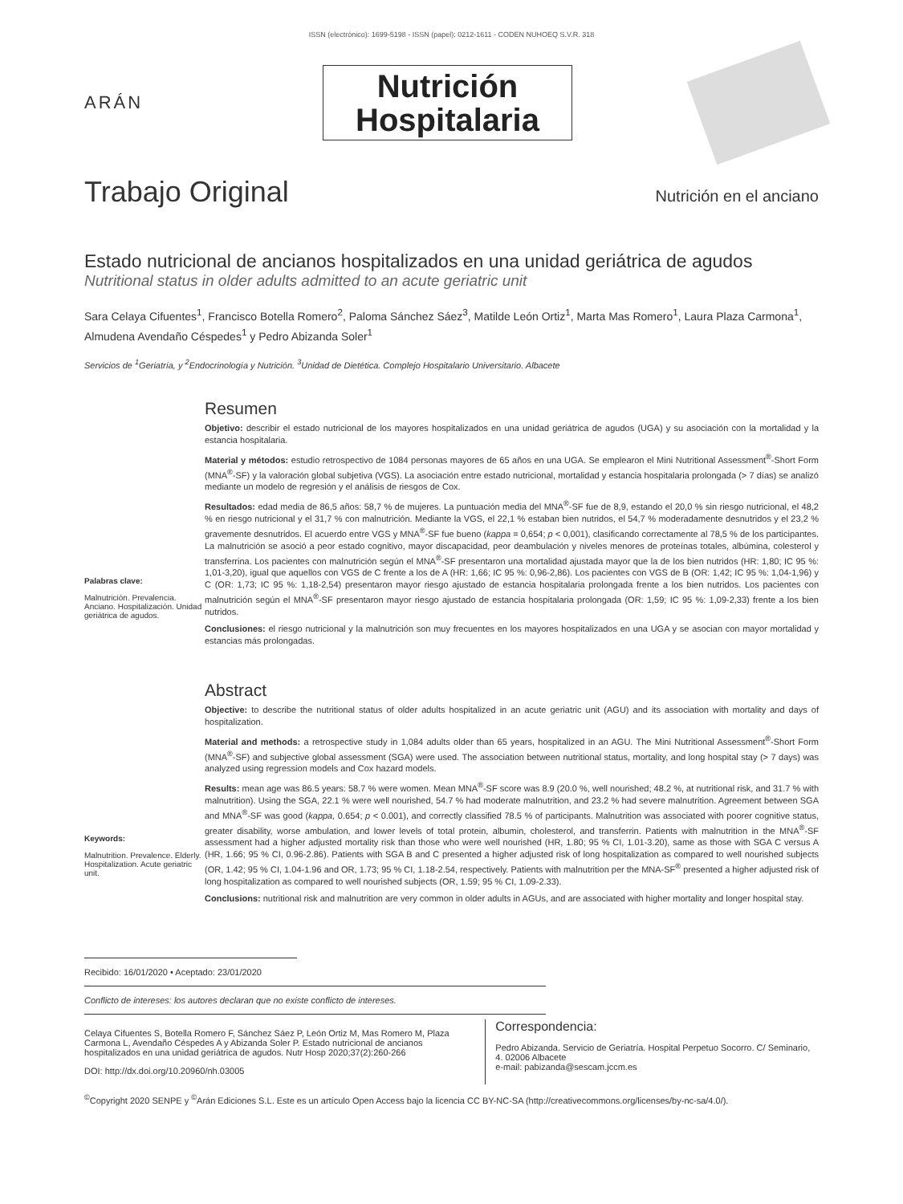ISSN (electrónico): 1699-5198 - ISSN (papel): 0212-1611 - CODEN NUHOEQ S.V.R. 318
ARÁN
Nutrición
Hospitalaria
Trabajo Original Nutrición en el anciano
Estado nutricional de ancianos hospitalizados en una unidad geriátrica de agudos
Nutritional status in older adults admitted to an acute geriatric unit
Sara Celaya Cifuentes<sup>1</sup>, Francisco Botella Romero<sup>2</sup>, Paloma Sánchez Sáez<sup>3</sup>, Matilde León Ortiz<sup>1</sup>, Marta Mas Romero<sup>1</sup>, Laura Plaza Carmona<sup>1</sup>, Almudena Avendaño Céspedes<sup>1</sup> y Pedro Abizanda Soler<sup>1</sup>
Servicios de <sup>1</sup>Geriatría, y <sup>2</sup>Endocrinología y Nutrición. <sup>3</sup>Unidad de Dietética. Complejo Hospitalario Universitario. Albacete
Palabras clave:
Malnutrición. Prevalencia. Anciano. Hospitalización. Unidad geriátrica de agudos.
Resumen
Objetivo: describir el estado nutricional de los mayores hospitalizados en una unidad geriátrica de agudos (UGA) y su asociación con la mortalidad y la estancia hospitalaria.
Material y métodos: estudio retrospectivo de 1084 personas mayores de 65 años en una UGA. Se emplearon el Mini Nutritional Assessment<sup>®</sup>-Short Form (MNA<sup>®</sup>-SF) y la valoración global subjetiva (VGS). La asociación entre estado nutricional, mortalidad y estancia hospitalaria prolongada (> 7 días) se analizó mediante un modelo de regresión y el análisis de riesgos de Cox.
Resultados: edad media de 86,5 años: 58,7 % de mujeres. La puntuación media del MNA<sup>®</sup>-SF fue de 8,9, estando el 20,0 % sin riesgo nutricional, el 48,2 % en riesgo nutricional y el 31,7 % con malnutrición. Mediante la VGS, el 22,1 % estaban bien nutridos, el 54,7 % moderadamente desnutridos y el 23,2 % gravemente desnutridos. El acuerdo entre VGS y MNA<sup>®</sup>-SF fue bueno (kappa = 0,654; p < 0,001), clasificando correctamente al 78,5 % de los participantes. La malnutrición se asoció a peor estado cognitivo, mayor discapacidad, peor deambulación y niveles menores de proteínas totales, albúmina, colesterol y transferrina. Los pacientes con malnutrición según el MNA<sup>®</sup>-SF presentaron una mortalidad ajustada mayor que la de los bien nutridos (HR: 1,80; IC 95 %: 1,01-3,20), igual que aquellos con VGS de C frente a los de A (HR: 1,66; IC 95 %: 0,96-2,86). Los pacientes con VGS de B (OR: 1,42; IC 95 %: 1,04-1,96) y C (OR: 1,73; IC 95 %: 1,18-2,54) presentaron mayor riesgo ajustado de estancia hospitalaria prolongada frente a los bien nutridos. Los pacientes con malnutrición según el MNA<sup>®</sup>-SF presentaron mayor riesgo ajustado de estancia hospitalaria prolongada (OR: 1,59; IC 95 %: 1,09-2,33) frente a los bien nutridos.
Conclusiones: el riesgo nutricional y la malnutrición son muy frecuentes en los mayores hospitalizados en una UGA y se asocian con mayor mortalidad y estancias más prolongadas.
Keywords:
Malnutrition. Prevalence. Elderly. Hospitalization. Acute geriatric unit.
Abstract
Objective: to describe the nutritional status of older adults hospitalized in an acute geriatric unit (AGU) and its association with mortality and days of hospitalization.
Material and methods: a retrospective study in 1,084 adults older than 65 years, hospitalized in an AGU. The Mini Nutritional Assessment<sup>®</sup>-Short Form (MNA<sup>®</sup>-SF) and subjective global assessment (SGA) were used. The association between nutritional status, mortality, and long hospital stay (> 7 days) was analyzed using regression models and Cox hazard models.
Results: mean age was 86.5 years: 58.7 % were women. Mean MNA<sup>®</sup>-SF score was 8.9 (20.0 %, well nourished; 48.2 %, at nutritional risk, and 31.7 % with malnutrition). Using the SGA, 22.1 % were well nourished, 54.7 % had moderate malnutrition, and 23.2 % had severe malnutrition. Agreement between SGA and MNA<sup>®</sup>-SF was good (kappa, 0.654; p < 0.001), and correctly classified 78.5 % of participants. Malnutrition was associated with poorer cognitive status, greater disability, worse ambulation, and lower levels of total protein, albumin, cholesterol, and transferrin. Patients with malnutrition in the MNA<sup>®</sup>-SF assessment had a higher adjusted mortality risk than those who were well nourished (HR, 1.80; 95 % CI, 1.01-3.20), same as those with SGA C versus A (HR, 1.66; 95 % CI, 0.96-2.86). Patients with SGA B and C presented a higher adjusted risk of long hospitalization as compared to well nourished subjects (OR, 1.42; 95 % CI, 1.04-1.96 and OR, 1.73; 95 % CI, 1.18-2.54, respectively. Patients with malnutrition per the MNA-SF<sup>®</sup> presented a higher adjusted risk of long hospitalization as compared to well nourished subjects (OR, 1.59; 95 % CI, 1.09-2.33).
Conclusions: nutritional risk and malnutrition are very common in older adults in AGUs, and are associated with higher mortality and longer hospital stay.
Recibido: 16/01/2020 • Aceptado: 23/01/2020
Conflicto de intereses: los autores declaran que no existe conflicto de intereses.
Celaya Cifuentes S, Botella Romero F, Sánchez Sáez P, León Ortiz M, Mas Romero M, Plaza Carmona L, Avendaño Céspedes A y Abizanda Soler P. Estado nutricional de ancianos hospitalizados en una unidad geriátrica de agudos. Nutr Hosp 2020;37(2):260-266
DOI: http://dx.doi.org/10.20960/nh.03005
Correspondencia:
Pedro Abizanda. Servicio de Geriatría. Hospital Perpetuo Socorro. C/ Seminario, 4. 02006 Albacete
e-mail: pabizanda@sescam.jccm.es
<sup>©</sup>Copyright 2020 SENPE y <sup>©</sup>Arán Ediciones S.L. Este es un artículo Open Access bajo la licencia CC BY-NC-SA (http://creativecommons.org/licenses/by-nc-sa/4.0/).